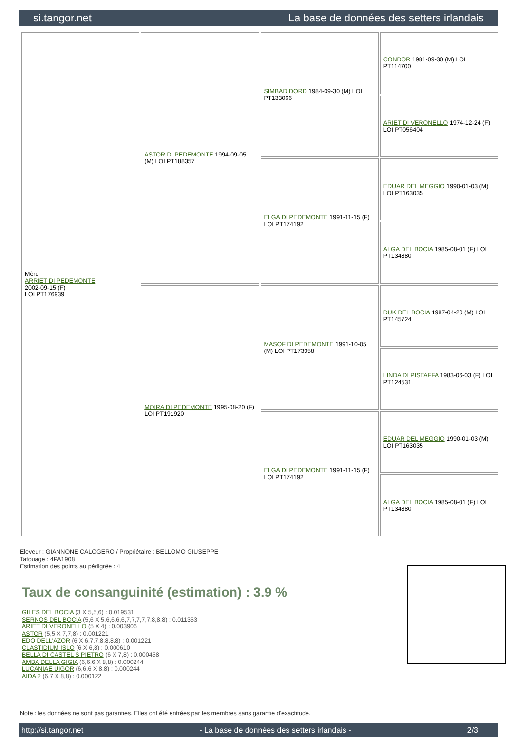si.tangor.net La base de données des setters irlandais
| Mère ARRIET DI PEDEMONTE 2002-09-15 (F) LOI PT176939 | ASTOR DI PEDEMONTE 1994-09-05 (M) LOI PT188357 | SIMBAD DORD 1984-09-30 (M) LOI PT133066 | CONDOR 1981-09-30 (M) LOI PT114700 |
| | | | ARIET DI VERONELLO 1974-12-24 (F) LOI PT056404 |
| | | ELGA DI PEDEMONTE 1991-11-15 (F) LOI PT174192 | EDUAR DEL MEGGIO 1990-01-03 (M) LOI PT163035 |
| | | | ALGA DEL BOCIA 1985-08-01 (F) LOI PT134880 |
| | MOIRA DI PEDEMONTE 1995-08-20 (F) LOI PT191920 | MASOF DI PEDEMONTE 1991-10-05 (M) LOI PT173958 | DUK DEL BOCIA 1987-04-20 (M) LOI PT145724 |
| | | | LINDA DI PISTAFFA 1983-06-03 (F) LOI PT124531 |
| | | ELGA DI PEDEMONTE 1991-11-15 (F) LOI PT174192 | EDUAR DEL MEGGIO 1990-01-03 (M) LOI PT163035 |
| | | | ALGA DEL BOCIA 1985-08-01 (F) LOI PT134880 |
Eleveur : GIANNONE CALOGERO / Propriétaire : BELLOMO GIUSEPPE
Tatouage : 4PA1908
Estimation des points au pédigrée : 4
Taux de consanguinité (estimation) : 3.9 %
GILES DEL BOCIA (3 X 5,5,6) : 0.019531
SERNOS DEL BOCIA (5,6 X 5,6,6,6,6,7,7,7,7,7,8,8,8) : 0.011353
ARIET DI VERONELLO (5 X 4) : 0.003906
ASTOR (5,5 X 7,7,8) : 0.001221
EDO DELL'AZOR (6 X 6,7,7,8,8,8,8) : 0.001221
CLASTIDIUM ISLO (6 X 6,8) : 0.000610
BELLA DI CASTEL S PIETRO (6 X 7,8) : 0.000458
AMBA DELLA GIGIA (6,6,6 X 8,8) : 0.000244
LUCANIAE UIGOR (6,6,6 X 8,8) : 0.000244
AIDA 2 (6,7 X 8,8) : 0.000122
Note : les données ne sont pas garanties. Elles ont été entrées par les membres sans garantie d'exactitude.
http://si.tangor.net - La base de données des setters irlandais - 2/3